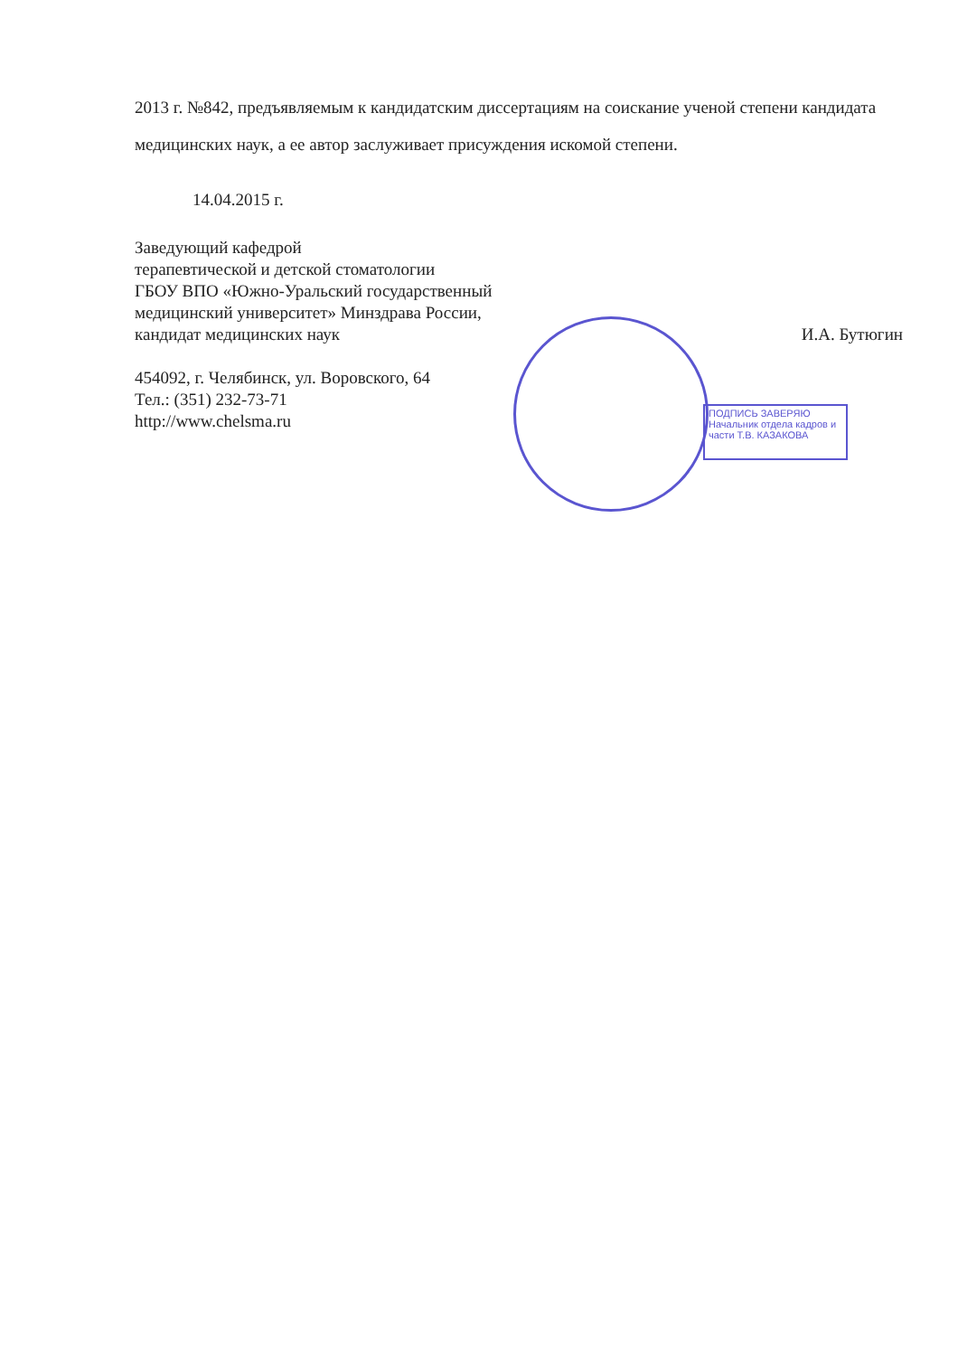ПОДПИСЬ ЗАВЕРЯЮ
Начальник отдела кадров и части Т.В. КАЗАКОВА
2013 г. №842, предъявляемым к кандидатским диссертациям на соискание ученой степени кандидата медицинских наук, а ее автор заслуживает присуждения искомой степени.
14.04.2015 г.
Заведующий кафедрой
терапевтической и детской стоматологии
ГБОУ ВПО «Южно-Уральский государственный
медицинский университет» Минздрава России,
кандидат медицинских наук
И.А. Бутюгин
454092, г. Челябинск, ул. Воровского, 64
Тел.: (351) 232-73-71
http://www.chelsma.ru